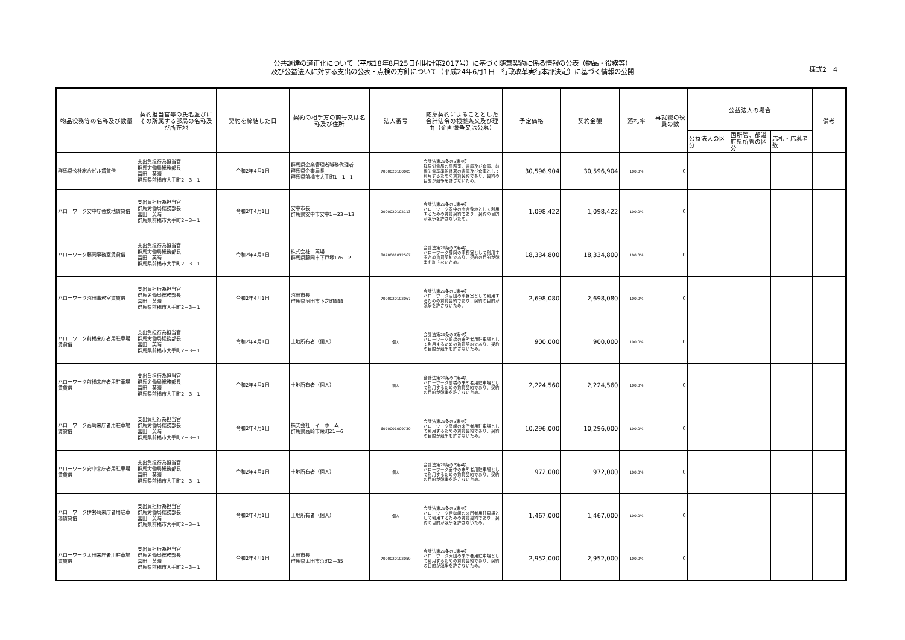公共調達の適正化について（平成18年8月25日付財計第2017号）に基づく随意契約に係る情報の公表（物品・役務等）
及び公益法人に対する支出の公表・点検の方針について（平成24年6月1日　行政改革実行本部決定）に基づく情報の公開
様式2－4
| 物品役務等の名称及び数量 | 契約担当官等の氏名並びにその所属する部局の名称及び所在地 | 契約を締結した日 | 契約の相手方の商号又は名称及び住所 | 法人番号 | 随意契約によることとした会計法令の根拠条文及び理由（企画競争又は公募） | 予定価格 | 契約金額 | 落札率 | 再就職の役員の数 | 公益法人の場合 | | | 備考 |
| --- | --- | --- | --- | --- | --- | --- | --- | --- | --- | --- | --- | --- | --- |
| | | | | | | | | | | 公益法人の区分 | 国所管、都道府県所管の区分 | 応札・応募者数 | |
| 群馬県公社総合ビル賃貸借 | 支出負担行為担当官 群馬労働局総務部長 冨田 英晴 群馬県前橋市大手町2－3－1 | 令和2年4月1日 | 群馬県企業管理者職務代理者 群馬県企業局長 群馬県前橋市大手町1－1－1 | 7000020100005 | 会計法第29条の3第4項 群馬労働局の事務室、書庫及び倉庫、前橋労働基準監督署の書庫及び倉庫として利用するための賃貸契約であり、契約の目的が競争を許さないため。 | 30,596,904 | 30,596,904 | 100.0% | 0 | | | | |
| ハローワーク安中庁舎敷地賃貸借 | 支出負担行為担当官 群馬労働局総務部長 冨田 英晴 群馬県前橋市大手町2－3－1 | 令和2年4月1日 | 安中市長 群馬県安中市安中1－23－13 | 2000020102113 | 会計法第29条の3第4項 ハローワーク安中の庁舎敷地として利用するための賃貸契約であり、契約の目的が競争を許さないため。 | 1,098,422 | 1,098,422 | 100.0% | 0 | | | | |
| ハローワーク藤岡事務室賃貸借 | 支出負担行為担当官 群馬労働局総務部長 冨田 英晴 群馬県前橋市大手町2－3－1 | 令和2年4月1日 | 株式会社 萬場 群馬県藤岡市下戸塚176－2 | 8070001012567 | 会計法第29条の3第4項 ハローワーク藤岡の事務室として利用するため賃貸契約であり、契約の目的が競争を許さないため。 | 18,334,800 | 18,334,800 | 100.0% | 0 | | | | |
| ハローワーク沼田事務室賃貸借 | 支出負担行為担当官 群馬労働局総務部長 冨田 英晴 群馬県前橋市大手町2－3－1 | 令和2年4月1日 | 沼田市長 群馬県沼田市下之町888 | 7000020102067 | 会計法第29条の3第4項 ハローワーク沼田の事務室として利用するための賃貸契約であり、契約の目的が競争を許さないため。 | 2,698,080 | 2,698,080 | 100.0% | 0 | | | | |
| ハローワーク前橋来庁者用駐車場賃貸借 | 支出負担行為担当官 群馬労働局総務部長 冨田 英晴 群馬県前橋市大手町2－3－1 | 令和2年4月1日 | 土地所有者（個人） | 個人 | 会計法第29条の3第4項 ハローワーク前橋の来所者用駐車場として利用するための賃貸契約であり、契約の目的が競争を許さないため。 | 900,000 | 900,000 | 100.0% | 0 | | | | |
| ハローワーク前橋来庁者用駐車場賃貸借 | 支出負担行為担当官 群馬労働局総務部長 冨田 英晴 群馬県前橋市大手町2－3－1 | 令和2年4月1日 | 土地所有者（個人） | 個人 | 会計法第29条の3第4項 ハローワーク前橋の来所者用駐車場として利用するための賃貸契約であり、契約の目的が競争を許さないため。 | 2,224,560 | 2,224,560 | 100.0% | 0 | | | | |
| ハローワーク高崎来庁者用駐車場賃貸借 | 支出負担行為担当官 群馬労働局総務部長 冨田 英晴 群馬県前橋市大手町2－3－1 | 令和2年4月1日 | 株式会社 イーホーム 群馬県高崎市栄町21－6 | 6070001009739 | 会計法第29条の3第4項 ハローワーク高崎の来所者用駐車場として利用するための賃貸契約であり、契約の目的が競争を許さないため。 | 10,296,000 | 10,296,000 | 100.0% | 0 | | | | |
| ハローワーク安中来庁者用駐車場賃貸借 | 支出負担行為担当官 群馬労働局総務部長 冨田 英晴 群馬県前橋市大手町2－3－1 | 令和2年4月1日 | 土地所有者（個人） | 個人 | 会計法第29条の3第4項 ハローワーク安中の来所者用駐車場として利用するための賃貸契約であり、契約の目的が競争を許さないため。 | 972,000 | 972,000 | 100.0% | 0 | | | | |
| ハローワーク伊勢崎来庁者用駐車場賃貸借 | 支出負担行為担当官 群馬労働局総務部長 冨田 英晴 群馬県前橋市大手町2－3－1 | 令和2年4月1日 | 土地所有者（個人） | 個人 | 会計法第29条の3第4項 ハローワーク伊勢崎の来所者用駐車場として利用するための賃貸契約であり、契約の目的が競争を許さないため。 | 1,467,000 | 1,467,000 | 100.0% | 0 | | | | |
| ハローワーク太田来庁者用駐車場賃貸借 | 支出負担行為担当官 群馬労働局総務部長 冨田 英晴 群馬県前橋市大手町2－3－1 | 令和2年4月1日 | 太田市長 群馬県太田市浜町2－35 | 7000020102059 | 会計法第29条の3第4項 ハローワーク太田の来所者用駐車場として利用するための賃貸契約であり、契約の目的が競争を許さないため。 | 2,952,000 | 2,952,000 | 100.0% | 0 | | | | |